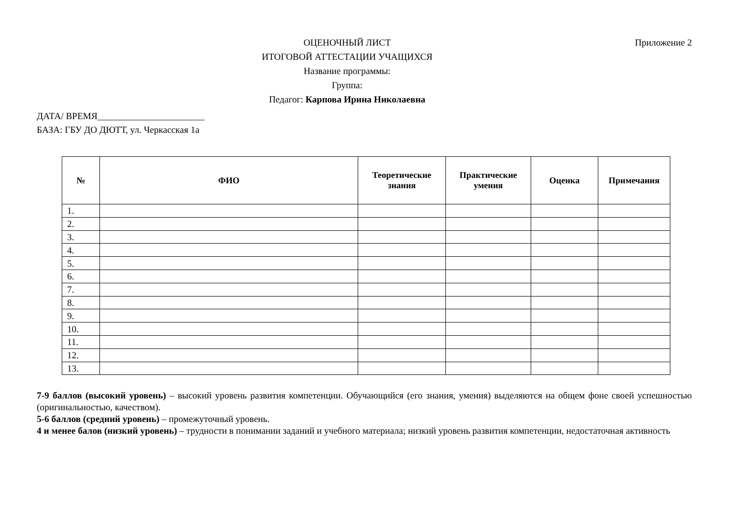ОЦЕНОЧНЫЙ ЛИСТ
ИТОГОВОЙ АТТЕСТАЦИИ УЧАЩИХСЯ
Название программы:
Группа:
Педагог: Карпова Ирина Николаевна
Приложение 2
ДАТА/ ВРЕМЯ_______________________
БАЗА: ГБУ ДО ДЮТТ, ул. Черкасская 1а
| № | ФИО | Теоретические знания | Практические умения | Оценка | Примечания |
| --- | --- | --- | --- | --- | --- |
| 1. | | | | | |
| 2. | | | | | |
| 3. | | | | | |
| 4. | | | | | |
| 5. | | | | | |
| 6. | | | | | |
| 7. | | | | | |
| 8. | | | | | |
| 9. | | | | | |
| 10. | | | | | |
| 11. | | | | | |
| 12. | | | | | |
| 13. | | | | | |
7-9 баллов (высокий уровень) – высокий уровень развития компетенции. Обучающийся (его знания, умения) выделяются на общем фоне своей успешностью (оригинальностью, качеством).
5-6 баллов (средний уровень) – промежуточный уровень.
4 и менее балов (низкий уровень) – трудности в понимании заданий и учебного материала; низкий уровень развития компетенции, недостаточная активность